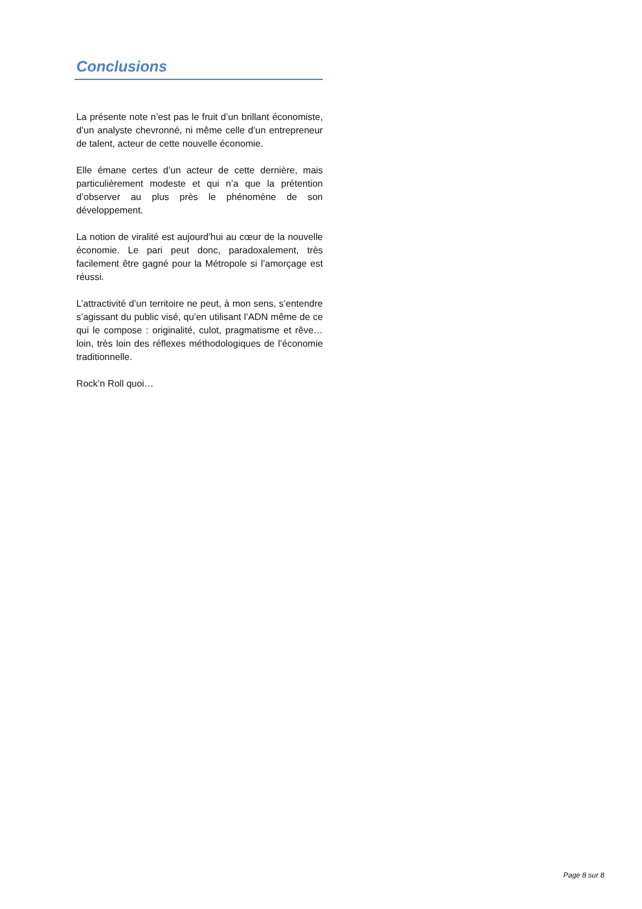Conclusions
La présente note n’est pas le fruit d’un brillant économiste, d’un analyste chevronné, ni même celle d’un entrepreneur de talent, acteur de cette nouvelle économie.
Elle émane certes d’un acteur de cette dernière, mais particulièrement modeste et qui n’a que la prétention d’observer au plus près le phénomène de son développement.
La notion de viralité est aujourd’hui au cœur de la nouvelle économie. Le pari peut donc, paradoxalement, très facilement être gagné pour la Métropole si l’amorçage est réussi.
L’attractivité d’un territoire ne peut, à mon sens, s’entendre s’agissant du public visé, qu’en utilisant l’ADN même de ce qui le compose : originalité, culot, pragmatisme et rêve… loin, très loin des réflexes méthodologiques de l’économie traditionnelle.
Rock’n Roll quoi…
Page 8 sur 8